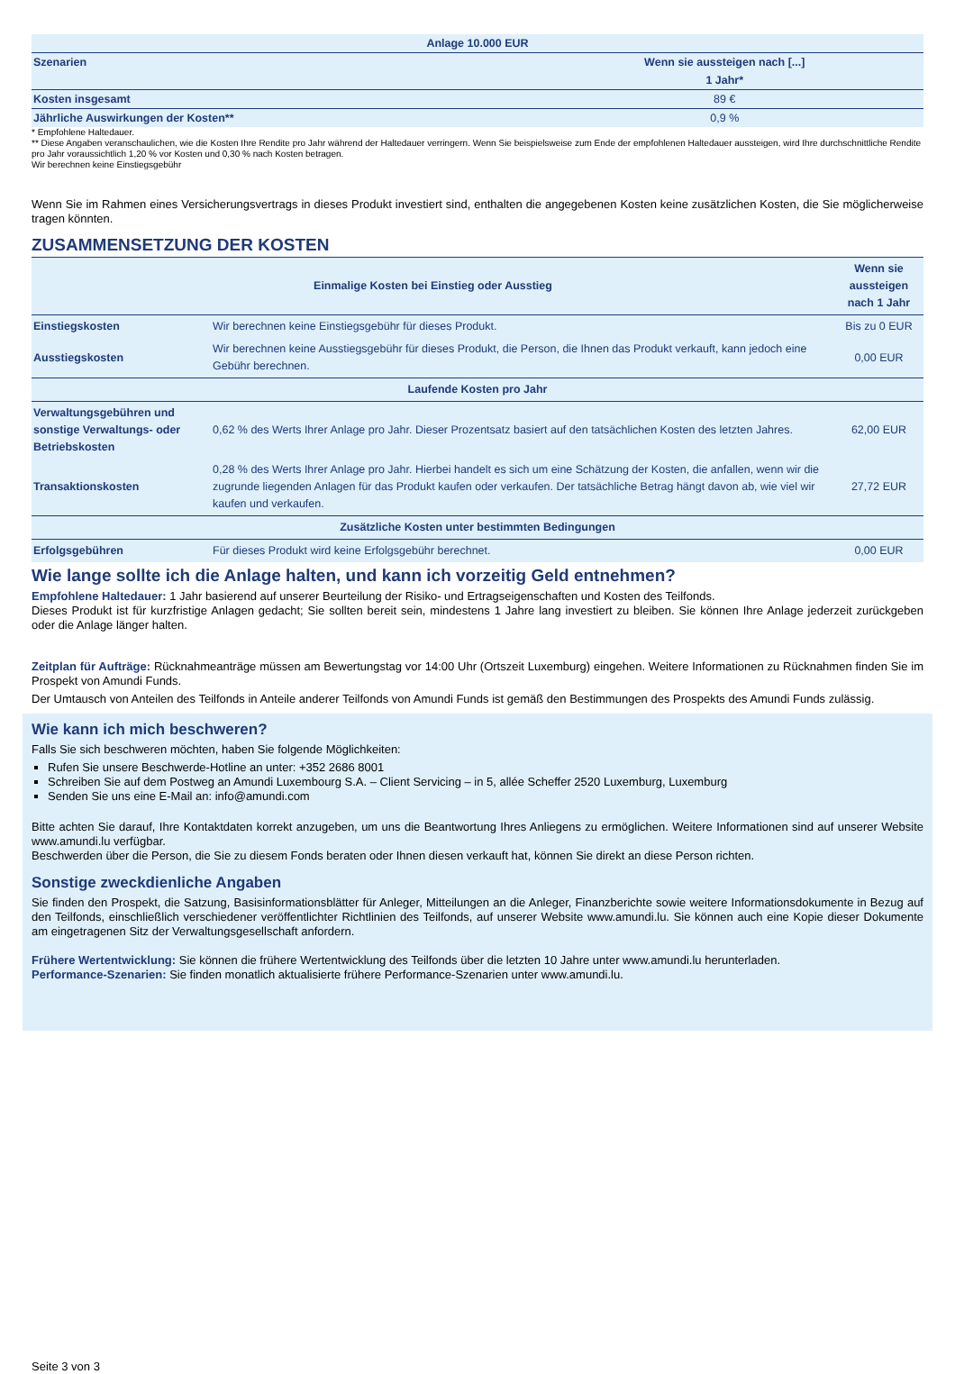| Anlage 10.000 EUR | |
| --- | --- |
| Szenarien | Wenn sie aussteigen nach [...] |
| | 1 Jahr* |
| Kosten insgesamt | 89 € |
| Jährliche Auswirkungen der Kosten** | 0,9 % |
* Empfohlene Haltedauer.
** Diese Angaben veranschaulichen, wie die Kosten Ihre Rendite pro Jahr während der Haltedauer verringern. Wenn Sie beispielsweise zum Ende der empfohlenen Haltedauer aussteigen, wird Ihre durchschnittliche Rendite pro Jahr voraussichtlich 1,20 % vor Kosten und 0,30 % nach Kosten betragen.
Wir berechnen keine Einstiegsgebühr
Wenn Sie im Rahmen eines Versicherungsvertrags in dieses Produkt investiert sind, enthalten die angegebenen Kosten keine zusätzlichen Kosten, die Sie möglicherweise tragen könnten.
ZUSAMMENSETZUNG DER KOSTEN
| Einmalige Kosten bei Einstieg oder Ausstieg | | Wenn sie aussteigen nach 1 Jahr |
| --- | --- | --- |
| Einstiegskosten | Wir berechnen keine Einstiegsgebühr für dieses Produkt. | Bis zu 0 EUR |
| Ausstiegskosten | Wir berechnen keine Ausstiegsgebühr für dieses Produkt, die Person, die Ihnen das Produkt verkauft, kann jedoch eine Gebühr berechnen. | 0,00 EUR |
| Laufende Kosten pro Jahr | | |
| Verwaltungsgebühren und sonstige Verwaltungs- oder Betriebskosten | 0,62 % des Werts Ihrer Anlage pro Jahr. Dieser Prozentsatz basiert auf den tatsächlichen Kosten des letzten Jahres. | 62,00 EUR |
| Transaktionskosten | 0,28 % des Werts Ihrer Anlage pro Jahr. Hierbei handelt es sich um eine Schätzung der Kosten, die anfallen, wenn wir die zugrunde liegenden Anlagen für das Produkt kaufen oder verkaufen. Der tatsächliche Betrag hängt davon ab, wie viel wir kaufen und verkaufen. | 27,72 EUR |
| Zusätzliche Kosten unter bestimmten Bedingungen | | |
| Erfolgsgebühren | Für dieses Produkt wird keine Erfolgsgebühr berechnet. | 0,00 EUR |
Wie lange sollte ich die Anlage halten, und kann ich vorzeitig Geld entnehmen?
Empfohlene Haltedauer: 1 Jahr basierend auf unserer Beurteilung der Risiko- und Ertragseigenschaften und Kosten des Teilfonds.
Dieses Produkt ist für kurzfristige Anlagen gedacht; Sie sollten bereit sein, mindestens 1 Jahre lang investiert zu bleiben. Sie können Ihre Anlage jederzeit zurückgeben oder die Anlage länger halten.
Zeitplan für Aufträge: Rücknahmeanträge müssen am Bewertungstag vor 14:00 Uhr (Ortszeit Luxemburg) eingehen. Weitere Informationen zu Rücknahmen finden Sie im Prospekt von Amundi Funds.
Der Umtausch von Anteilen des Teilfonds in Anteile anderer Teilfonds von Amundi Funds ist gemäß den Bestimmungen des Prospekts des Amundi Funds zulässig.
Wie kann ich mich beschweren?
Falls Sie sich beschweren möchten, haben Sie folgende Möglichkeiten:
Rufen Sie unsere Beschwerde-Hotline an unter: +352 2686 8001
Schreiben Sie auf dem Postweg an Amundi Luxembourg S.A. – Client Servicing – in 5, allée Scheffer 2520 Luxemburg, Luxemburg
Senden Sie uns eine E-Mail an: info@amundi.com
Bitte achten Sie darauf, Ihre Kontaktdaten korrekt anzugeben, um uns die Beantwortung Ihres Anliegens zu ermöglichen. Weitere Informationen sind auf unserer Website www.amundi.lu verfügbar.
Beschwerden über die Person, die Sie zu diesem Fonds beraten oder Ihnen diesen verkauft hat, können Sie direkt an diese Person richten.
Sonstige zweckdienliche Angaben
Sie finden den Prospekt, die Satzung, Basisinformationsblätter für Anleger, Mitteilungen an die Anleger, Finanzberichte sowie weitere Informationsdokumente in Bezug auf den Teilfonds, einschließlich verschiedener veröffentlichter Richtlinien des Teilfonds, auf unserer Website www.amundi.lu. Sie können auch eine Kopie dieser Dokumente am eingetragenen Sitz der Verwaltungsgesellschaft anfordern.
Frühere Wertentwicklung: Sie können die frühere Wertentwicklung des Teilfonds über die letzten 10 Jahre unter www.amundi.lu herunterladen.
Performance-Szenarien: Sie finden monatlich aktualisierte frühere Performance-Szenarien unter www.amundi.lu.
Seite 3 von 3